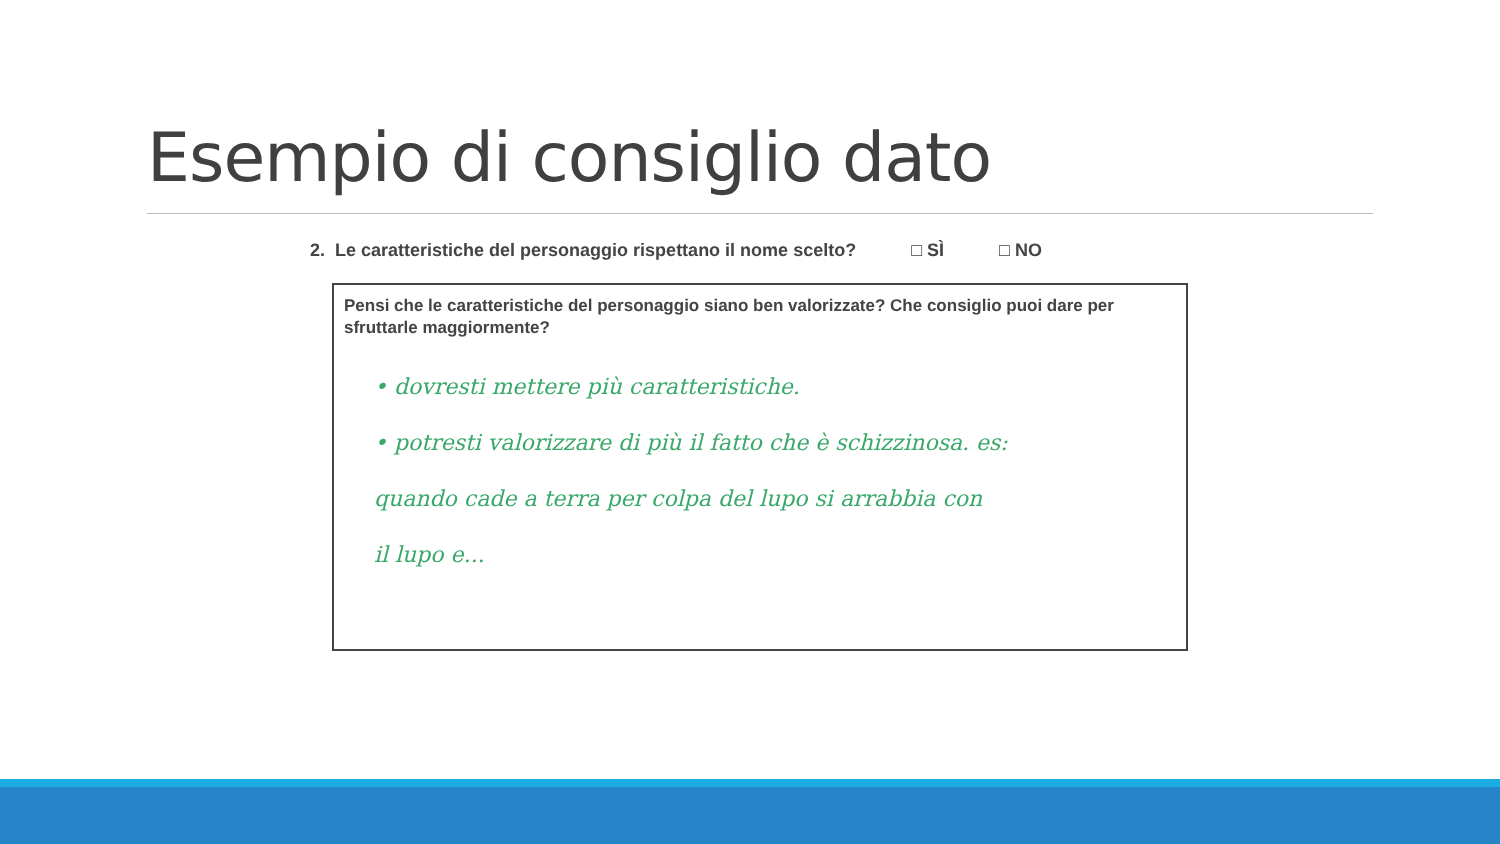Esempio di consiglio dato
2. Le caratteristiche del personaggio rispettano il nome scelto? □ SÌ □ NO
Pensi che le caratteristiche del personaggio siano ben valorizzate? Che consiglio puoi dare per sfruttarle maggiormente?
• dovresti mettere più caratteristiche.
• potresti valorizzare di più il fatto che è schizzinosa. es:
quando cade a terra per colpa del lupo si arrabbia con
il lupo e...